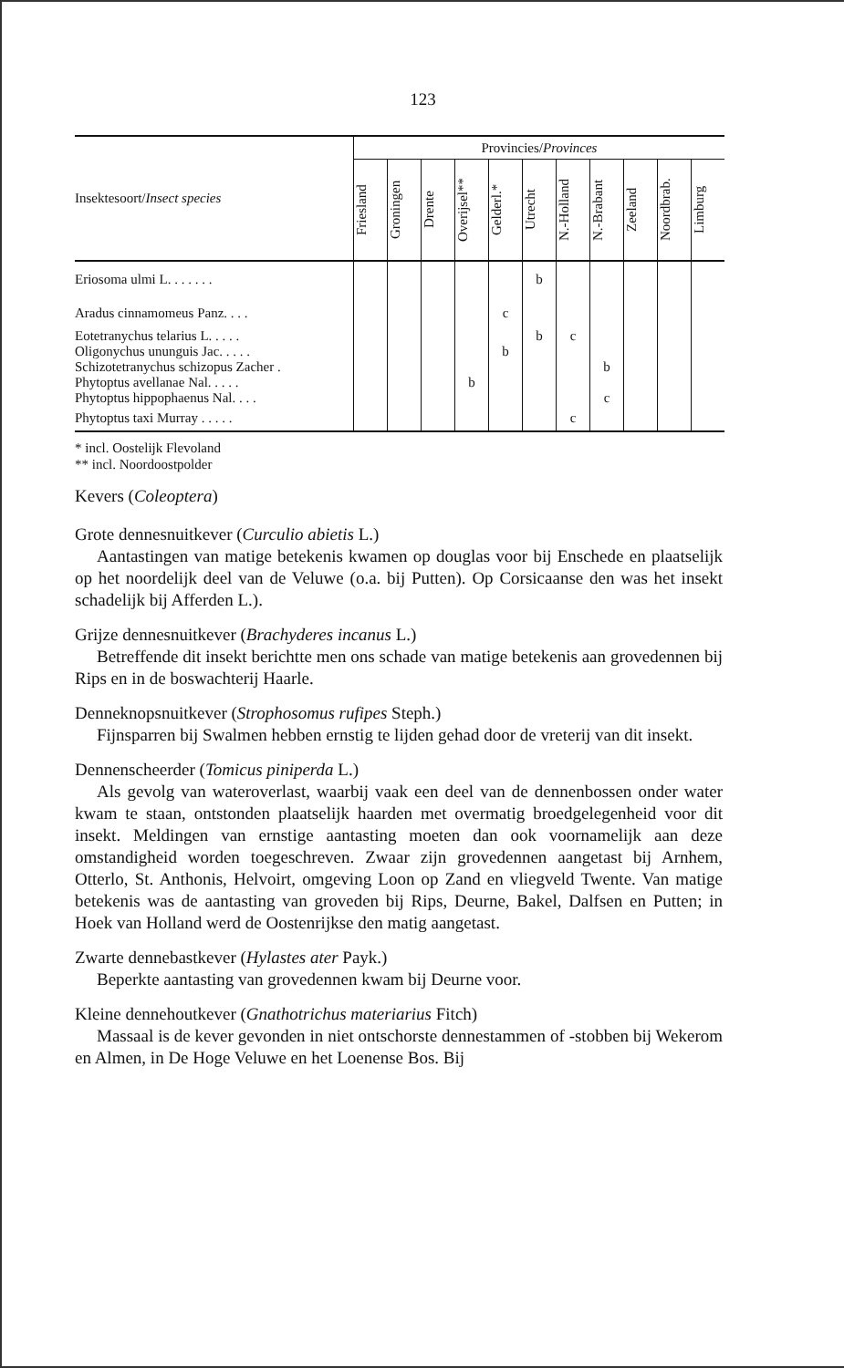123
| Insektesoort/ Insect species | Provincies/ Provinces | | | | | | | | | | |
| --- | --- | --- | --- | --- | --- | --- | --- | --- | --- | --- | --- |
| | Friesland | Groningen | Drente | Overijsel** | Gelderl.* | Utrecht | N.-Holland | N.-Brabant | Zeeland | Noordbrab. | Limburg |
| Eriosoma ulmi L. . . . . . . | | | | | | b | | | | | |
| Aradus cinnamomeus Panz. . . . | | | | | c | | | | | | |
| Eotetranychus telarius L. . . . . | | | | | | b | c | | | | |
| Oligonychus ununguis Jac. . . . . | | | | | b | | | | | | |
| Schizotetranychus schizopus Zacher . | | | | | | | | b | | | |
| Phytoptus avellanae Nal. . . . . | | | | b | | | | | | | |
| Phytoptus hippophaenus Nal. . . . | | | | | | | | c | | | |
| Phytoptus taxi Murray . . . . . | | | | | | | c | | | | |
* incl. Oostelijk Flevoland
** incl. Noordoostpolder
Kevers (Coleoptera)
Grote dennesnuitkever (Curculio abietis L.)
Aantastingen van matige betekenis kwamen op douglas voor bij Enschede en plaatselijk op het noordelijk deel van de Veluwe (o.a. bij Putten). Op Corsicaanse den was het insekt schadelijk bij Afferden L.).
Grijze dennesnuitkever (Brachyderes incanus L.)
Betreffende dit insekt berichtte men ons schade van matige betekenis aan grovedennen bij Rips en in de boswachterij Haarle.
Denneknopsnuitkever (Strophosomus rufipes Steph.)
Fijnsparren bij Swalmen hebben ernstig te lijden gehad door de vreterij van dit insekt.
Dennenscheerder (Tomicus piniperda L.)
Als gevolg van wateroverlast, waarbij vaak een deel van de dennenbossen onder water kwam te staan, ontstonden plaatselijk haarden met overmatig broedgelegenheid voor dit insekt. Meldingen van ernstige aantasting moeten dan ook voornamelijk aan deze omstandigheid worden toegeschreven. Zwaar zijn grovedennen aangetast bij Arnhem, Otterlo, St. Anthonis, Helvoirt, omgeving Loon op Zand en vliegveld Twente. Van matige betekenis was de aantasting van groveden bij Rips, Deurne, Bakel, Dalfsen en Putten; in Hoek van Holland werd de Oostenrijkse den matig aangetast.
Zwarte dennebastkever (Hylastes ater Payk.)
Beperkte aantasting van grovedennen kwam bij Deurne voor.
Kleine dennehoutkever (Gnathotrichus materiarius Fitch)
Massaal is de kever gevonden in niet ontschorste dennestammen of -stobben bij Wekerom en Almen, in De Hoge Veluwe en het Loenense Bos. Bij